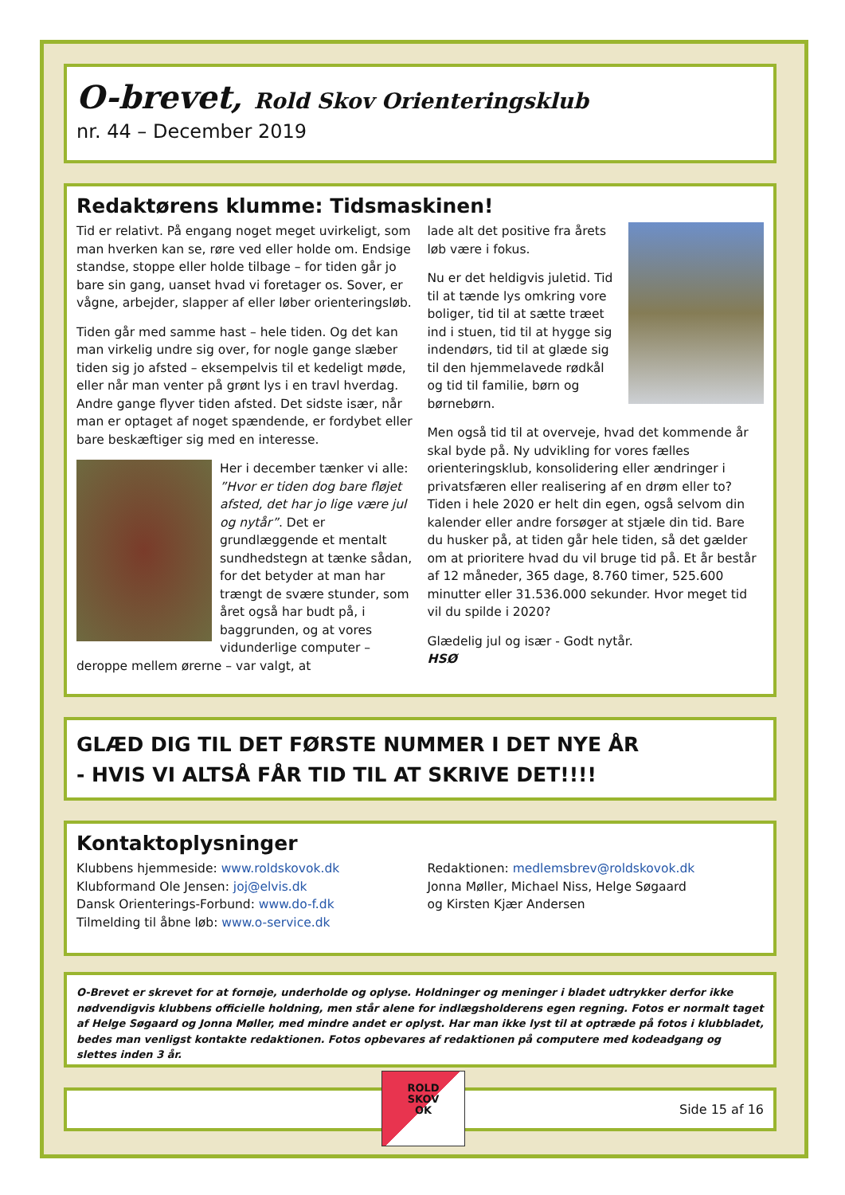O-brevet, Rold Skov Orienteringsklub
nr. 44 – December 2019
Redaktørens klumme: Tidsmaskinen!
Tid er relativt. På engang noget meget uvirkeligt, som man hverken kan se, røre ved eller holde om. Endsige standse, stoppe eller holde tilbage – for tiden går jo bare sin gang, uanset hvad vi foretager os. Sover, er vågne, arbejder, slapper af eller løber orienteringsløb.
Tiden går med samme hast – hele tiden. Og det kan man virkelig undre sig over, for nogle gange slæber tiden sig jo afsted – eksempelvis til et kedeligt møde, eller når man venter på grønt lys i en travl hverdag. Andre gange flyver tiden afsted. Det sidste især, når man er optaget af noget spændende, er fordybet eller bare beskæftiger sig med en interesse.
Her i december tænker vi alle: ”Hvor er tiden dog bare fløjet afsted, det har jo lige være jul og nytår”. Det er grundlæggende et mentalt sundhedstegn at tænke sådan, for det betyder at man har trængt de svære stunder, som året også har budt på, i baggrunden, og at vores vidunderlige computer – deroppe mellem ørerne – var valgt, at
lade alt det positive fra årets løb være i fokus.
Nu er det heldigvis juletid. Tid til at tænde lys omkring vore boliger, tid til at sætte træet ind i stuen, tid til at hygge sig indendørs, tid til at glæde sig til den hjemmelavede rødkål og tid til familie, børn og børnebørn.
Men også tid til at overveje, hvad det kommende år skal byde på. Ny udvikling for vores fælles orienteringsklub, konsolidering eller ændringer i privatsfæren eller realisering af en drøm eller to? Tiden i hele 2020 er helt din egen, også selvom din kalender eller andre forsøger at stjæle din tid. Bare du husker på, at tiden går hele tiden, så det gælder om at prioritere hvad du vil bruge tid på. Et år består af 12 måneder, 365 dage, 8.760 timer, 525.600 minutter eller 31.536.000 sekunder. Hvor meget tid vil du spilde i 2020?
Glædelig jul og især - Godt nytår.
HSØ
GLÆD DIG TIL DET FØRSTE NUMMER I DET NYE ÅR
- HVIS VI ALTSÅ FÅR TID TIL AT SKRIVE DET!!!!
Kontaktoplysninger
Klubbens hjemmeside: www.roldskovok.dk
Klubformand Ole Jensen: joj@elvis.dk
Dansk Orienterings-Forbund: www.do-f.dk
Tilmelding til åbne løb: www.o-service.dk
Redaktionen: medlemsbrev@roldskovok.dk
Jonna Møller, Michael Niss, Helge Søgaard
og Kirsten Kjær Andersen
O-Brevet er skrevet for at fornøje, underholde og oplyse. Holdninger og meninger i bladet udtrykker derfor ikke nødvendigvis klubbens officielle holdning, men står alene for indlægsholderens egen regning. Fotos er normalt taget af Helge Søgaard og Jonna Møller, med mindre andet er oplyst. Har man ikke lyst til at optræde på fotos i klubbladet, bedes man venligst kontakte redaktionen. Fotos opbevares af redaktionen på computere med kodeadgang og slettes inden 3 år.
ROLD
SKOV
OK
Side 15 af 16